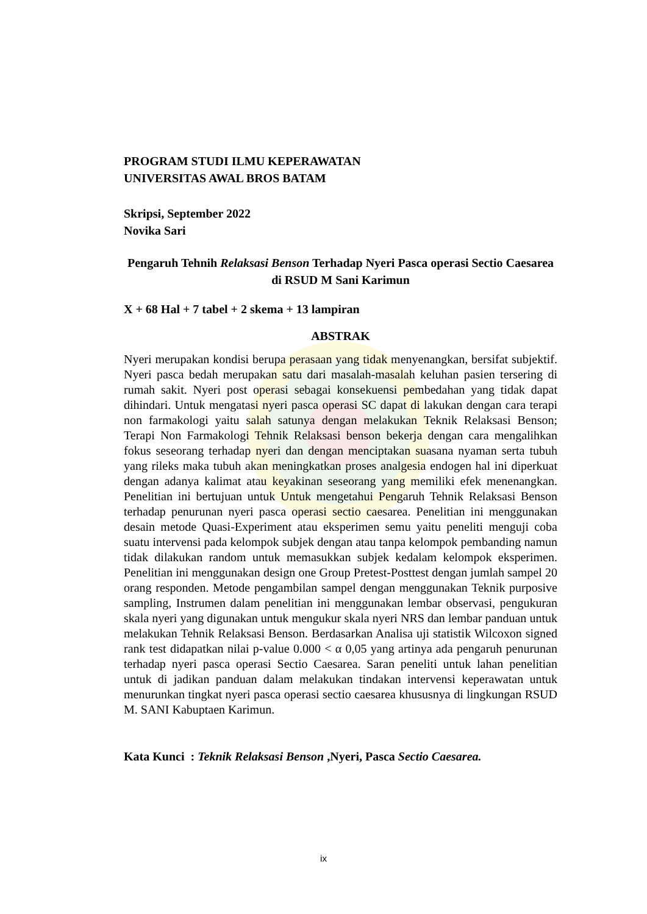PROGRAM STUDI ILMU KEPERAWATAN
UNIVERSITAS AWAL BROS BATAM
Skripsi, September 2022
Novika Sari
Pengaruh Tehnih Relaksasi Benson Terhadap Nyeri Pasca operasi Sectio Caesarea di RSUD M Sani Karimun
X + 68 Hal + 7 tabel + 2 skema + 13 lampiran
ABSTRAK
Nyeri merupakan kondisi berupa perasaan yang tidak menyenangkan, bersifat subjektif. Nyeri pasca bedah merupakan satu dari masalah-masalah keluhan pasien tersering di rumah sakit. Nyeri post operasi sebagai konsekuensi pembedahan yang tidak dapat dihindari. Untuk mengatasi nyeri pasca operasi SC dapat di lakukan dengan cara terapi non farmakologi yaitu salah satunya dengan melakukan Teknik Relaksasi Benson; Terapi Non Farmakologi Tehnik Relaksasi benson bekerja dengan cara mengalihkan fokus seseorang terhadap nyeri dan dengan menciptakan suasana nyaman serta tubuh yang rileks maka tubuh akan meningkatkan proses analgesia endogen hal ini diperkuat dengan adanya kalimat atau keyakinan seseorang yang memiliki efek menenangkan. Penelitian ini bertujuan untuk Untuk mengetahui Pengaruh Tehnik Relaksasi Benson terhadap penurunan nyeri pasca operasi sectio caesarea. Penelitian ini menggunakan desain metode Quasi-Experiment atau eksperimen semu yaitu peneliti menguji coba suatu intervensi pada kelompok subjek dengan atau tanpa kelompok pembanding namun tidak dilakukan random untuk memasukkan subjek kedalam kelompok eksperimen. Penelitian ini menggunakan design one Group Pretest-Posttest dengan jumlah sampel 20 orang responden. Metode pengambilan sampel dengan menggunakan Teknik purposive sampling, Instrumen dalam penelitian ini menggunakan lembar observasi, pengukuran skala nyeri yang digunakan untuk mengukur skala nyeri NRS dan lembar panduan untuk melakukan Tehnik Relaksasi Benson. Berdasarkan Analisa uji statistik Wilcoxon signed rank test didapatkan nilai p-value 0.000 < α 0,05 yang artinya ada pengaruh penurunan terhadap nyeri pasca operasi Sectio Caesarea. Saran peneliti untuk lahan penelitian untuk di jadikan panduan dalam melakukan tindakan intervensi keperawatan untuk menurunkan tingkat nyeri pasca operasi sectio caesarea khususnya di lingkungan RSUD M. SANI Kabuptaen Karimun.
Kata Kunci : Teknik Relaksasi Benson ,Nyeri, Pasca Sectio Caesarea.
ix